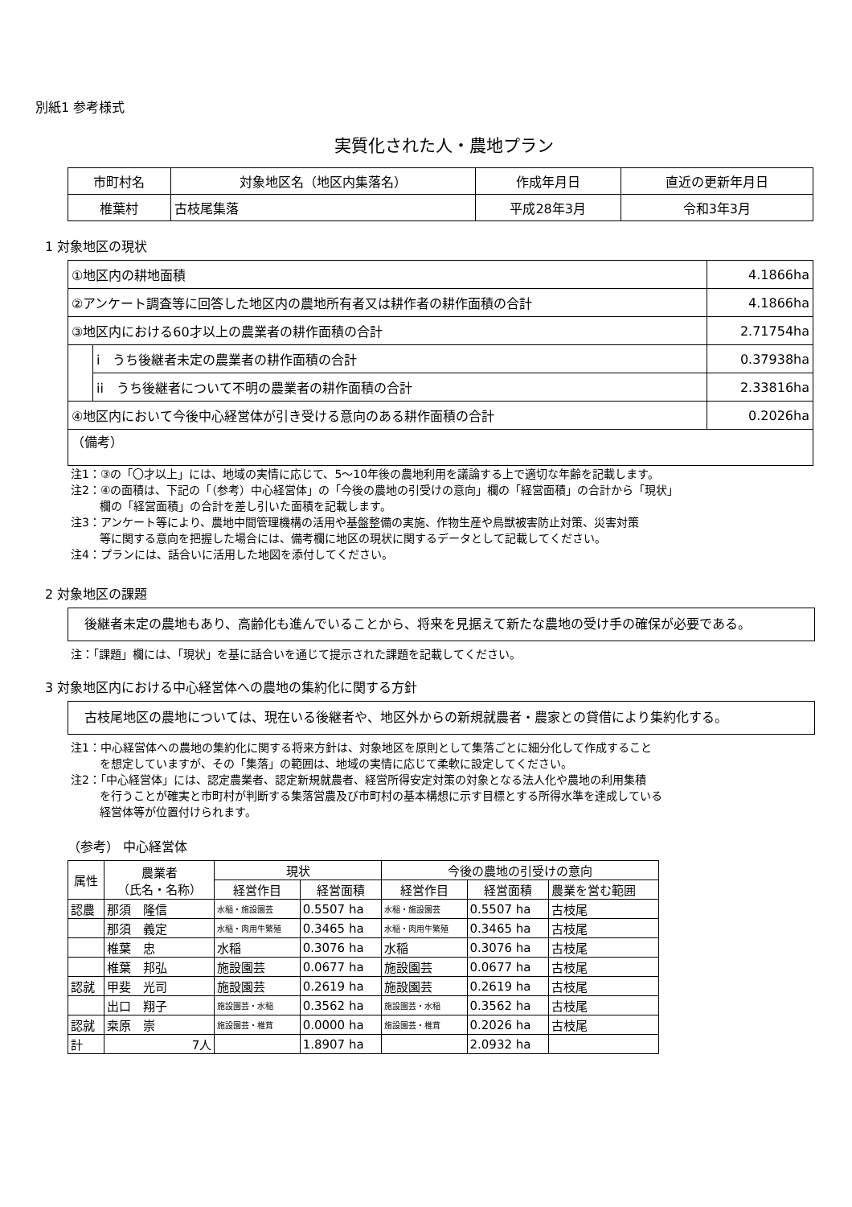別紙1 参考様式
実質化された人・農地プラン
| 市町村名 | 対象地区名（地区内集落名） | 作成年月日 | 直近の更新年月日 |
| --- | --- | --- | --- |
| 椎葉村 | 古枝尾集落 | 平成28年3月 | 令和3年3月 |
1 対象地区の現状
| ①地区内の耕地面積 | | 4.1866ha |
| ②アンケート調査等に回答した地区内の農地所有者又は耕作者の耕作面積の合計 | | 4.1866ha |
| ③地区内における60才以上の農業者の耕作面積の合計 | | 2.71754ha |
| | i うち後継者未定の農業者の耕作面積の合計 | 0.37938ha |
| | ii うち後継者について不明の農業者の耕作面積の合計 | 2.33816ha |
| ④地区内において今後中心経営体が引き受ける意向のある耕作面積の合計 | | 0.2026ha |
| （備考） | | |
注1：③の「〇才以上」には、地域の実情に応じて、5～10年後の農地利用を議論する上で適切な年齢を記載します。
注2：④の面積は、下記の「（参考）中心経営体」の「今後の農地の引受けの意向」欄の「経営面積」の合計から「現状」
欄の「経営面積」の合計を差し引いた面積を記載します。
注3：アンケート等により、農地中間管理機構の活用や基盤整備の実施、作物生産や鳥獣被害防止対策、災害対策
等に関する意向を把握した場合には、備考欄に地区の現状に関するデータとして記載してください。
注4：プランには、話合いに活用した地図を添付してください。
2 対象地区の課題
　後継者未定の農地もあり、高齢化も進んでいることから、将来を見据えて新たな農地の受け手の確保が必要である。
注：「課題」欄には、「現状」を基に話合いを通じて提示された課題を記載してください。
3 対象地区内における中心経営体への農地の集約化に関する方針
　古枝尾地区の農地については、現在いる後継者や、地区外からの新規就農者・農家との貸借により集約化する。
注1：中心経営体への農地の集約化に関する将来方針は、対象地区を原則として集落ごとに細分化して作成すること
を想定していますが、その「集落」の範囲は、地域の実情に応じて柔軟に設定してください。
注2：「中心経営体」には、認定農業者、認定新規就農者、経営所得安定対策の対象となる法人化や農地の利用集積
を行うことが確実と市町村が判断する集落営農及び市町村の基本構想に示す目標とする所得水準を達成している
経営体等が位置付けられます。
（参考） 中心経営体
| 属性 | 農業者 （氏名・名称） | 現状 | | 今後の農地の引受けの意向 | | |
| --- | --- | --- | --- | --- | --- | --- |
| | | 経営作目 | 経営面積 | 経営作目 | 経営面積 | 農業を営む範囲 |
| 認農 | 那須 隆信 | 水稲・施設園芸 | 0.5507 ha | 水稲・施設園芸 | 0.5507 ha | 古枝尾 |
| | 那須 義定 | 水稲・肉用牛繁殖 | 0.3465 ha | 水稲・肉用牛繁殖 | 0.3465 ha | 古枝尾 |
| | 椎葉 忠 | 水稲 | 0.3076 ha | 水稲 | 0.3076 ha | 古枝尾 |
| | 椎葉 邦弘 | 施設園芸 | 0.0677 ha | 施設園芸 | 0.0677 ha | 古枝尾 |
| 認就 | 甲斐 光司 | 施設園芸 | 0.2619 ha | 施設園芸 | 0.2619 ha | 古枝尾 |
| | 出口 翔子 | 施設園芸・水稲 | 0.3562 ha | 施設園芸・水稲 | 0.3562 ha | 古枝尾 |
| 認就 | 桒原 崇 | 施設園芸・椎茸 | 0.0000 ha | 施設園芸・椎茸 | 0.2026 ha | 古枝尾 |
| 計 | 7人 | | 1.8907 ha | | 2.0932 ha | |